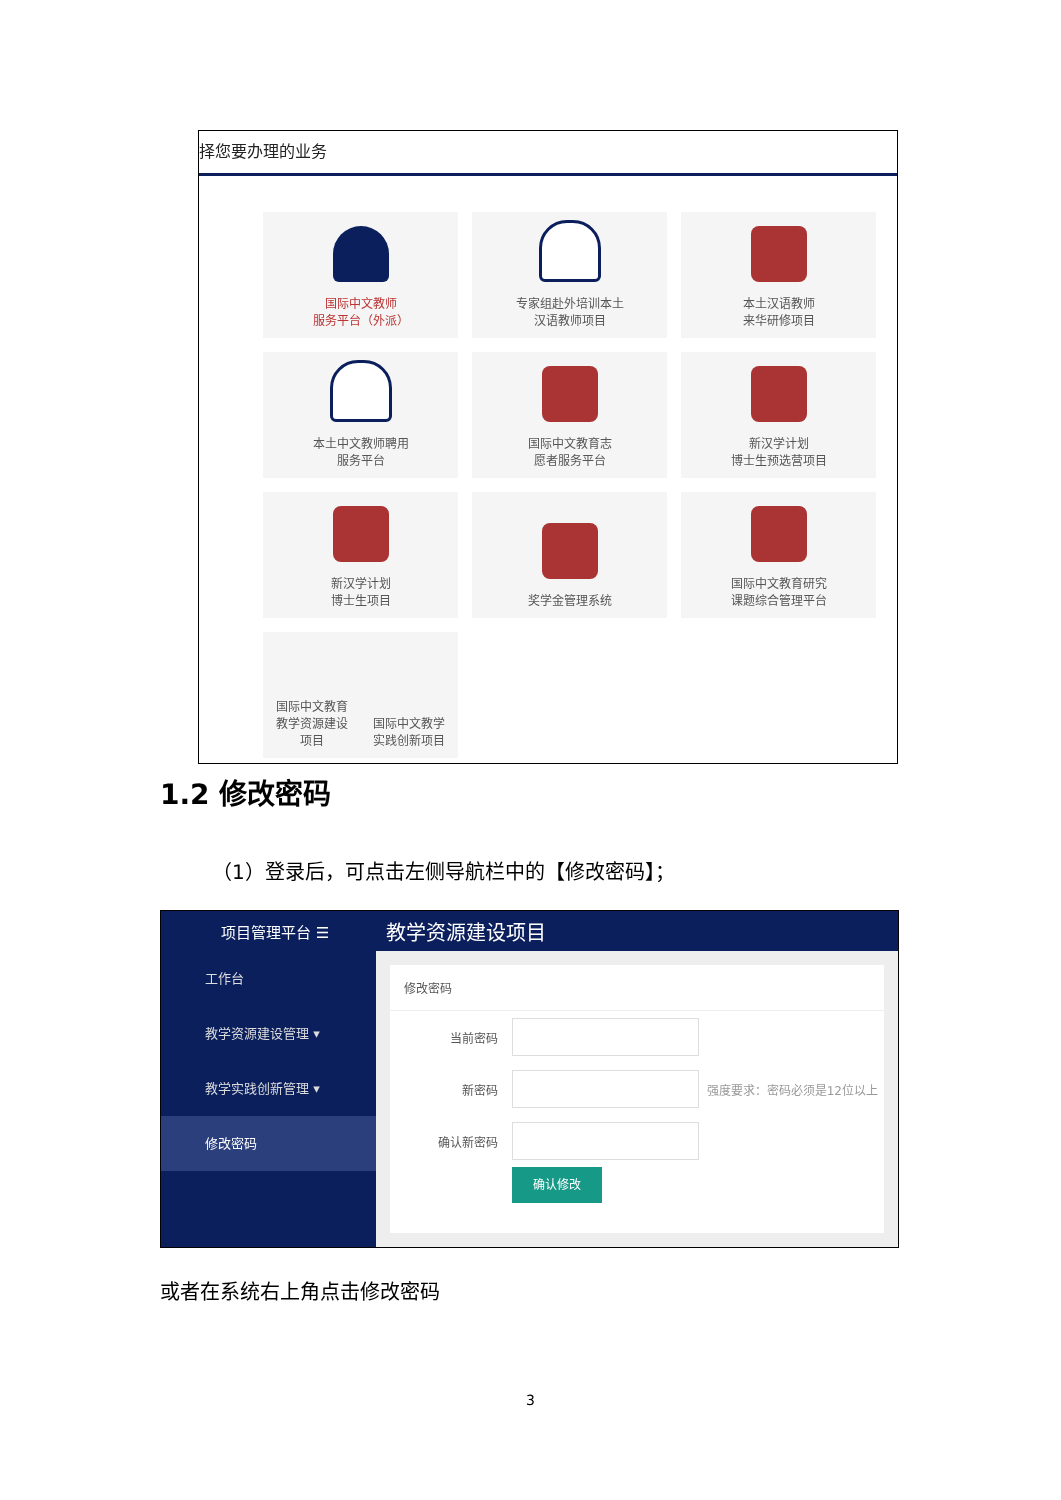择您要办理的业务
国际中文教师
服务平台（外派）
专家组赴外培训本土
汉语教师项目
本土汉语教师
来华研修项目
本土中文教师聘用
服务平台
国际中文教育志
愿者服务平台
新汉学计划
博士生预选营项目
新汉学计划
博士生项目
奖学金管理系统
国际中文教育研究
课题综合管理平台
国际中文教育
教学资源建设
项目 国际中文教学
实践创新项目
1.2 修改密码
（1）登录后，可点击左侧导航栏中的【修改密码】；
项目管理平台 ☰
教学资源建设项目
工作台
教学资源建设管理 ▾
教学实践创新管理 ▾
修改密码
修改密码
当前密码
新密码 强度要求：密码必须是12位以上
确认新密码
确认修改
或者在系统右上角点击修改密码
3